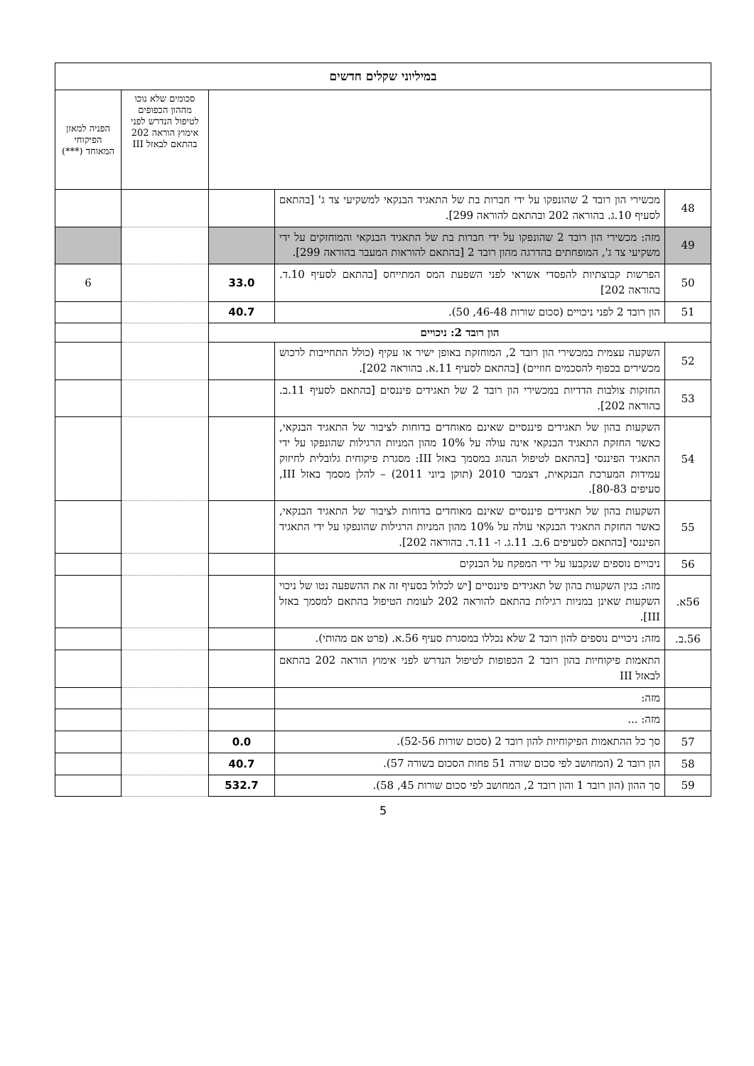| במיליוני שקלים חדשים | | | | |
| --- | --- | --- | --- | --- |
| | | | סכומים שלא נוכו מההון הכפופים לטיפול הנדרש לפני אימוץ הוראה 202 בהתאם לבאזל III | הפניה למאזן הפיקוחי המאוחד (***) |
| 48 | מכשירי הון רובד 2 שהונפקו על ידי חברות בת של התאגיד הבנקאי למשקיעי צד ג' [בהתאם לסעיף 10.ג. בהוראה 202 ובהתאם להוראה 299]. | | | |
| 49 | מזה: מכשירי הון רובד 2 שהונפקו על ידי חברות בת של התאגיד הבנקאי והמוחזקים על ידי משקיעי צד ג', המופחתים בהדרגה מהון רובד 2 [בהתאם להוראות המעבר בהוראה 299]. | | | |
| 50 | הפרשות קבוצתיות להפסדי אשראי לפני השפעת המס המתייחס [בהתאם לסעיף 10.ד. בהוראה 202] | 33.0 | | 6 |
| 51 | הון רובד 2 לפני ניכויים (סכום שורות 46-48, 50). | 40.7 | | |
| הון רובד 2: ניכויים | | | | |
| 52 | השקעה עצמית במכשירי הון רובד 2, המוחזקת באופן ישיר או עקיף (כולל התחייבות לרכוש מכשירים בכפוף להסכמים חוזיים) [בהתאם לסעיף 11.א. בהוראה 202]. | | | |
| 53 | החזקות צולבות הדדיות במכשירי הון רובד 2 של תאגידים פיננסים [בהתאם לסעיף 11.ב. בהוראה 202]. | | | |
| 54 | השקעות בהון של תאגידים פיננסיים שאינם מאוחדים בדוחות לציבור של התאגיד הבנקאי, כאשר החזקת התאגיד הבנקאי אינה עולה על 10% מהון המניות הרגילות שהונפקו על ידי התאגיד הפיננסי [בהתאם לטיפול הנהוג במסמך באזל III: מסגרת פיקוחית גלובלית לחיזוק עמידות המערכת הבנקאית, דצמבר 2010 (תוקן ביוני 2011) – להלן מסמך באזל III, סעיפים 80-83]. | | | |
| 55 | השקעות בהון של תאגידים פיננסיים שאינם מאוחדים בדוחות לציבור של התאגיד הבנקאי, כאשר החזקת התאגיד הבנקאי עולה על 10% מהון המניות הרגילות שהונפקו על ידי התאגיד הפיננסי [בהתאם לסעיפים 6.ב. 11.ג. ו- 11.ד. בהוראה 202]. | | | |
| 56 | ניכויים נוספים שנקבעו על ידי המפקח על הבנקים | | | |
| 56א. | מזה: בגין השקעות בהון של תאגידים פיננסיים [יש לכלול בסעיף זה את ההשפעה נטו של ניכוי השקעות שאינן במניות רגילות בהתאם להוראה 202 לעומת הטיפול בהתאם למסמך באזל III]. | | | |
| 56.ב. | מזה: ניכויים נוספים להון רובד 2 שלא נכללו במסגרת סעיף 56.א. (פרט אם מהותי). | | | |
| | התאמות פיקוחיות בהון רובד 2 הכפופות לטיפול הנדרש לפני אימוץ הוראה 202 בהתאם לבאזל III | | | |
| | מזה: | | | |
| | מזה: ... | | | |
| 57 | סך כל ההתאמות הפיקוחיות להון רובד 2 (סכום שורות 52-56). | 0.0 | | |
| 58 | הון רובד 2 (המחושב לפי סכום שורה 51 פחות הסכום בשורה 57). | 40.7 | | |
| 59 | סך ההון (הון רובד 1 והון רובד 2, המחושב לפי סכום שורות 45, 58). | 532.7 | | |
5